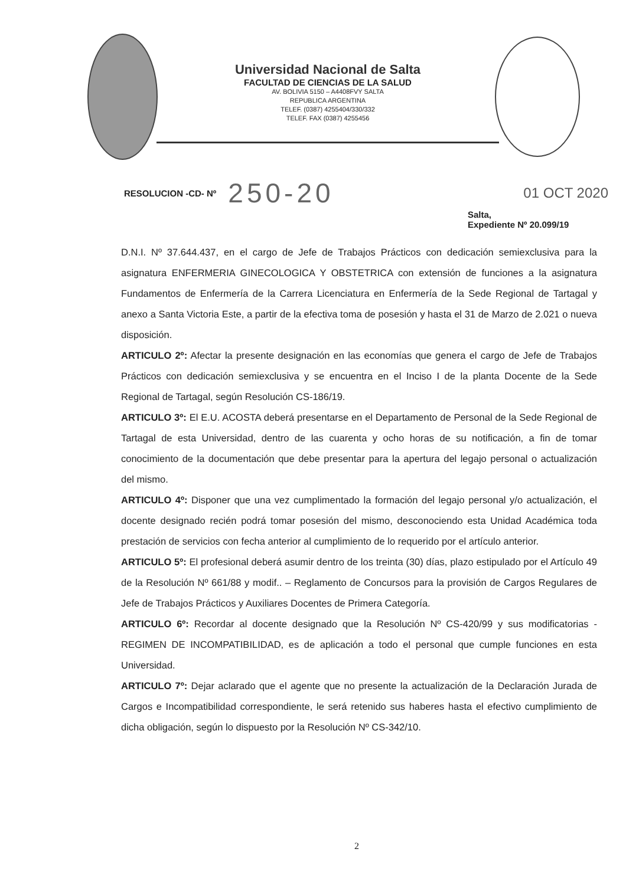Universidad Nacional de Salta
FACULTAD DE CIENCIAS DE LA SALUD
AV. BOLIVIA 5150 – A4408FVY SALTA
REPUBLICA ARGENTINA
TELEF. (0387) 4255404/330/332
TELEF. FAX (0387) 4255456
RESOLUCION -CD- Nº 250-20 01 OCT 2020
Salta,
Expediente Nº 20.099/19
D.N.I. Nº 37.644.437, en el cargo de Jefe de Trabajos Prácticos con dedicación semiexclusiva para la asignatura ENFERMERIA GINECOLOGICA Y OBSTETRICA con extensión de funciones a la asignatura Fundamentos de Enfermería de la Carrera Licenciatura en Enfermería de la Sede Regional de Tartagal y anexo a Santa Victoria Este, a partir de la efectiva toma de posesión y hasta el 31 de Marzo de 2.021 o nueva disposición.
ARTICULO 2º: Afectar la presente designación en las economías que genera el cargo de Jefe de Trabajos Prácticos con dedicación semiexclusiva y se encuentra en el Inciso I de la planta Docente de la Sede Regional de Tartagal, según Resolución CS-186/19.
ARTICULO 3º: El E.U. ACOSTA deberá presentarse en el Departamento de Personal de la Sede Regional de Tartagal de esta Universidad, dentro de las cuarenta y ocho horas de su notificación, a fin de tomar conocimiento de la documentación que debe presentar para la apertura del legajo personal o actualización del mismo.
ARTICULO 4º: Disponer que una vez cumplimentado la formación del legajo personal y/o actualización, el docente designado recién podrá tomar posesión del mismo, desconociendo esta Unidad Académica toda prestación de servicios con fecha anterior al cumplimiento de lo requerido por el artículo anterior.
ARTICULO 5º: El profesional deberá asumir dentro de los treinta (30) días, plazo estipulado por el Artículo 49 de la Resolución Nº 661/88 y modif.. – Reglamento de Concursos para la provisión de Cargos Regulares de Jefe de Trabajos Prácticos y Auxiliares Docentes de Primera Categoría.
ARTICULO 6º: Recordar al docente designado que la Resolución Nº CS-420/99 y sus modificatorias - REGIMEN DE INCOMPATIBILIDAD, es de aplicación a todo el personal que cumple funciones en esta Universidad.
ARTICULO 7º: Dejar aclarado que el agente que no presente la actualización de la Declaración Jurada de Cargos e Incompatibilidad correspondiente, le será retenido sus haberes hasta el efectivo cumplimiento de dicha obligación, según lo dispuesto por la Resolución Nº CS-342/10.
2